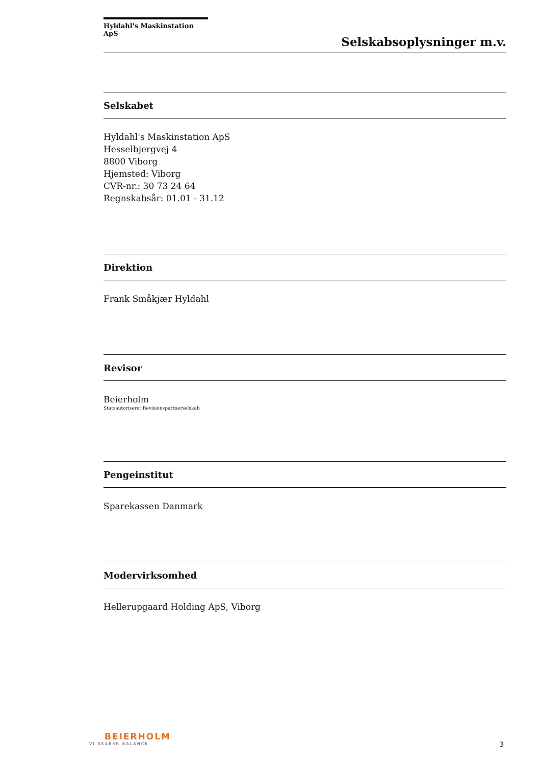Hyldahl's Maskinstation ApS
Selskabsoplysninger m.v.
Selskabet
Hyldahl's Maskinstation ApS
Hesselbjergvej 4
8800 Viborg
Hjemsted: Viborg
CVR-nr.: 30 73 24 64
Regnskabsår: 01.01 - 31.12
Direktion
Frank Småkjær Hyldahl
Revisor
Beierholm
Statsautoriseret Revisionspartnerselskab
Pengeinstitut
Sparekassen Danmark
Modervirksomhed
Hellerupgaard Holding ApS, Viborg
BEIERHOLM
VI SKABER BALANCE
3